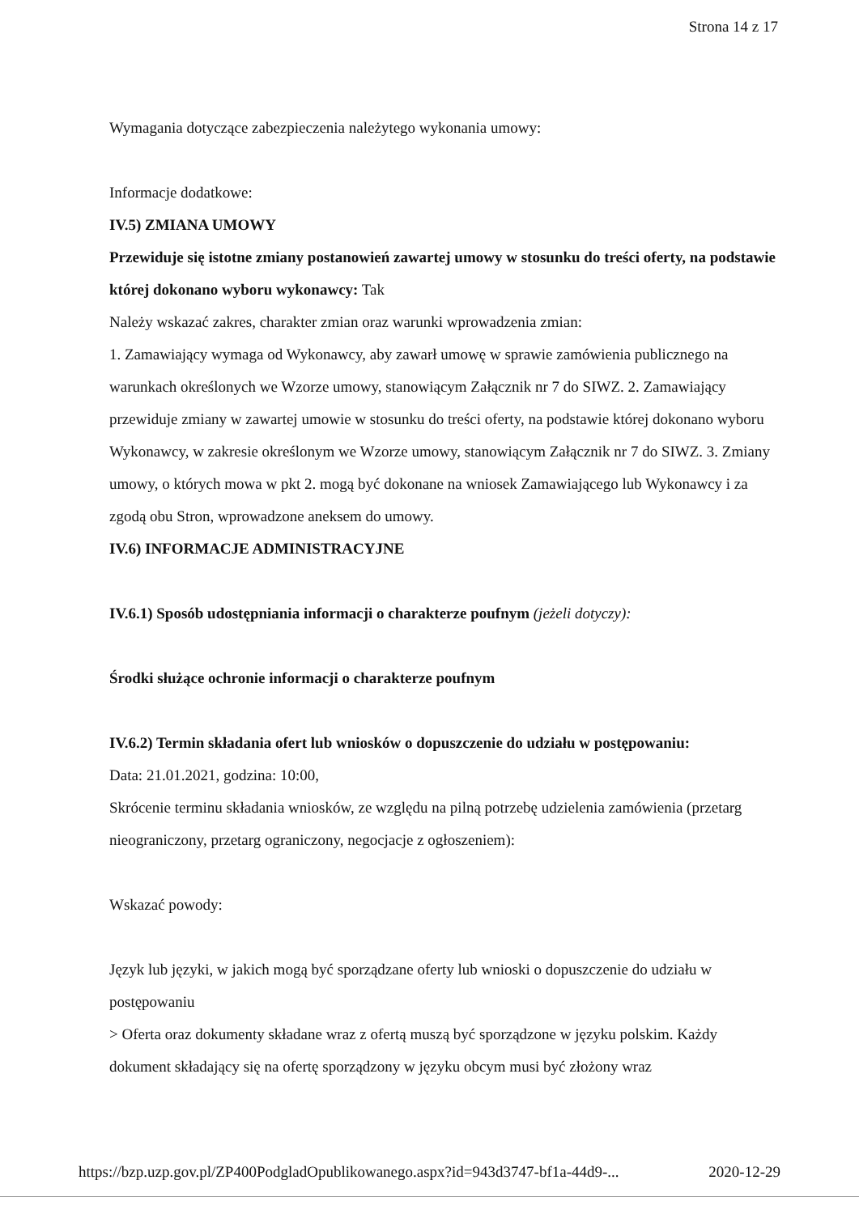Strona 14 z 17
Wymagania dotyczące zabezpieczenia należytego wykonania umowy:
Informacje dodatkowe:
IV.5) ZMIANA UMOWY
Przewiduje się istotne zmiany postanowień zawartej umowy w stosunku do treści oferty, na podstawie której dokonano wyboru wykonawcy: Tak
Należy wskazać zakres, charakter zmian oraz warunki wprowadzenia zmian:
1. Zamawiający wymaga od Wykonawcy, aby zawarł umowę w sprawie zamówienia publicznego na warunkach określonych we Wzorze umowy, stanowiącym Załącznik nr 7 do SIWZ. 2. Zamawiający przewiduje zmiany w zawartej umowie w stosunku do treści oferty, na podstawie której dokonano wyboru Wykonawcy, w zakresie określonym we Wzorze umowy, stanowiącym Załącznik nr 7 do SIWZ. 3. Zmiany umowy, o których mowa w pkt 2. mogą być dokonane na wniosek Zamawiającego lub Wykonawcy i za zgodą obu Stron, wprowadzone aneksem do umowy.
IV.6) INFORMACJE ADMINISTRACYJNE
IV.6.1) Sposób udostępniania informacji o charakterze poufnym (jeżeli dotyczy):
Środki służące ochronie informacji o charakterze poufnym
IV.6.2) Termin składania ofert lub wniosków o dopuszczenie do udziału w postępowaniu:
Data: 21.01.2021, godzina: 10:00,
Skrócenie terminu składania wniosków, ze względu na pilną potrzebę udzielenia zamówienia (przetarg nieograniczony, przetarg ograniczony, negocjacje z ogłoszeniem):
Wskazać powody:
Język lub języki, w jakich mogą być sporządzane oferty lub wnioski o dopuszczenie do udziału w postępowaniu
> Oferta oraz dokumenty składane wraz z ofertą muszą być sporządzone w języku polskim. Każdy dokument składający się na ofertę sporządzony w języku obcym musi być złożony wraz
https://bzp.uzp.gov.pl/ZP400PodgladOpublikowanego.aspx?id=943d3747-bf1a-44d9-... 2020-12-29